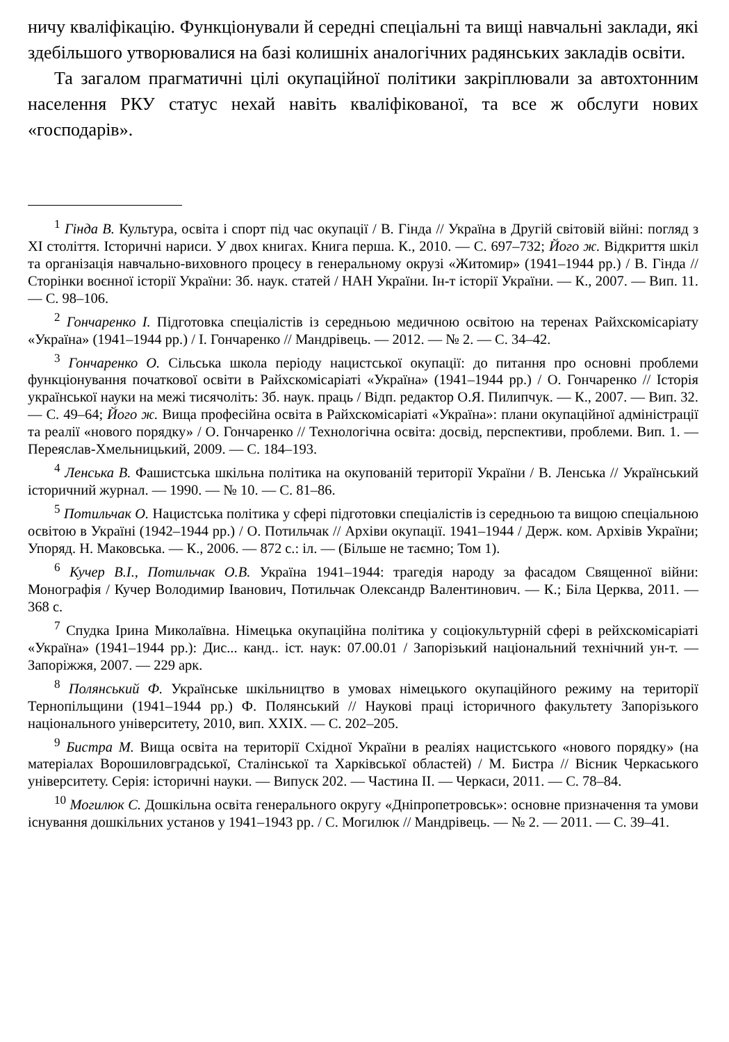ничу кваліфікацію. Функціонували й середні спеціальні та вищі навчальні заклади, які здебільшого утворювалися на базі колишніх аналогічних радянських закладів освіти.
Та загалом прагматичні цілі окупаційної політики закріплювали за автохтонним населення РКУ статус нехай навіть кваліфікованої, та все ж обслуги нових «господарів».
<sup>1</sup> Гінда В. Культура, освіта і спорт під час окупації / В. Гінда // Україна в Другій світовій війні: погляд з ХІ століття. Історичні нариси. У двох книгах. Книга перша. К., 2010. — С. 697–732; Його ж. Відкриття шкіл та організація навчально-виховного процесу в генеральному окрузі «Житомир» (1941–1944 рр.) / В. Гінда // Сторінки воєнної історії України: Зб. наук. статей / НАН України. Ін-т історії України. — К., 2007. — Вип. 11. — С. 98–106.
<sup>2</sup> Гончаренко І. Підготовка спеціалістів із середньою медичною освітою на теренах Райхскомісаріату «Україна» (1941–1944 рр.) / І. Гончаренко // Мандрівець. — 2012. — № 2. — С. 34–42.
<sup>3</sup> Гончаренко О. Сільська школа періоду нацистської окупації: до питання про основні проблеми функціонування початкової освіти в Райхскомісаріаті «Україна» (1941–1944 рр.) / О. Гончаренко // Історія української науки на межі тисячоліть: Зб. наук. праць / Відп. редактор О.Я. Пилипчук. — К., 2007. — Вип. 32. — С. 49–64; Його ж. Вища професійна освіта в Райхскомісаріаті «Україна»: плани окупаційної адміністрації та реалії «нового порядку» / О. Гончаренко // Технологічна освіта: досвід, перспективи, проблеми. Вип. 1. — Переяслав-Хмельницький, 2009. — С. 184–193.
<sup>4</sup> Ленська В. Фашистська шкільна політика на окупованій території України / В. Ленська // Український історичний журнал. — 1990. — № 10. — С. 81–86.
<sup>5</sup> Потильчак О. Нацистська політика у сфері підготовки спеціалістів із середньою та вищою спеціальною освітою в Україні (1942–1944 рр.) / О. Потильчак // Архіви окупації. 1941–1944 / Держ. ком. Архівів України; Упоряд. Н. Маковська. — К., 2006. — 872 с.: іл. — (Більше не таємно; Том 1).
<sup>6</sup> Кучер В.І., Потильчак О.В. Україна 1941–1944: трагедія народу за фасадом Священної війни: Монографія / Кучер Володимир Іванович, Потильчак Олександр Валентинович. — К.; Біла Церква, 2011. — 368 с.
<sup>7</sup> Спудка Ірина Миколаївна. Німецька окупаційна політика у соціокультурній сфері в рейхскомісаріаті «Україна» (1941–1944 рр.): Дис... канд.. іст. наук: 07.00.01 / Запорізький національний технічний ун-т. — Запоріжжя, 2007. — 229 арк.
<sup>8</sup> Полянський Ф. Українське шкільництво в умовах німецького окупаційного режиму на території Тернопільщини (1941–1944 рр.) Ф. Полянський // Наукові праці історичного факультету Запорізького національного університету, 2010, вип. XXIX. — С. 202–205.
<sup>9</sup> Бистра М. Вища освіта на території Східної України в реаліях нацистського «нового порядку» (на матеріалах Ворошиловградської, Сталінської та Харківської областей) / М. Бистра // Вісник Черкаського університету. Серія: історичні науки. — Випуск 202. — Частина ІІ. — Черкаси, 2011. — С. 78–84.
<sup>10</sup> Могилюк С. Дошкільна освіта генерального округу «Дніпропетровськ»: основне призначення та умови існування дошкільних установ у 1941–1943 рр. / С. Могилюк // Мандрівець. — № 2. — 2011. — С. 39–41.